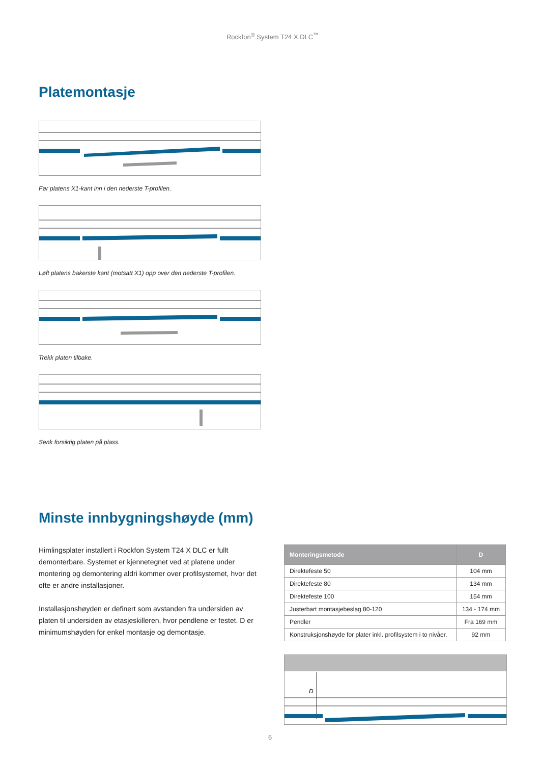Rockfon<sup>®</sup> System T24 X DLC<sup>™</sup>
Platemontasje
Før platens X1-kant inn i den nederste T-profilen.
Løft platens bakerste kant (motsatt X1) opp over den nederste T-profilen.
Trekk platen tilbake.
Senk forsiktig platen på plass.
Minste innbygningshøyde (mm)
Himlingsplater installert i Rockfon System T24 X DLC er fullt demonterbare. Systemet er kjennetegnet ved at platene under montering og demontering aldri kommer over profilsystemet, hvor det ofte er andre installasjoner.
Installasjonshøyden er definert som avstanden fra undersiden av platen til undersiden av etasjeskilleren, hvor pendlene er festet. D er minimumshøyden for enkel montasje og demontasje.
| Monteringsmetode | D |
| --- | --- |
| Direktefeste 50 | 104 mm |
| Direktefeste 80 | 134 mm |
| Direktefeste 100 | 154 mm |
| Justerbart montasjebeslag 80-120 | 134 - 174 mm |
| Pendler | Fra 169 mm |
| Konstruksjonshøyde for plater inkl. profilsystem i to nivåer. | 92 mm |
D
6